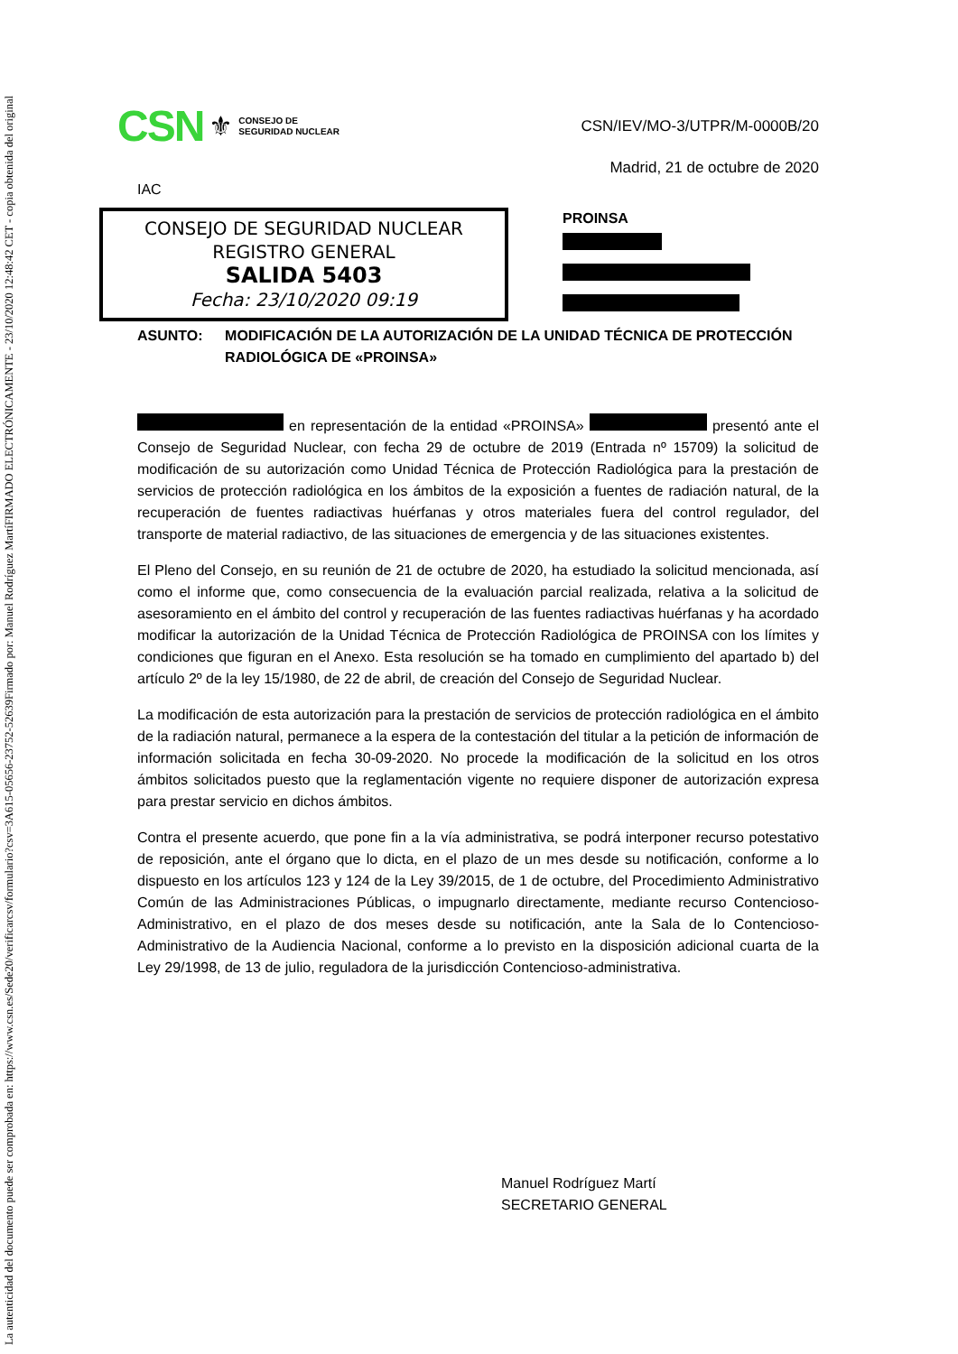FIRMADO ELECTRÓNICAMENTE - 23/10/2020 12:48:42 CET - copia obtenida del original
Firmado por: Manuel Rodríguez Martí
La autenticidad del documento puede ser comprobada en: https://www.csn.es/Sede20/verificarcsv/formulario?csv=3A615-05656-23752-52639
CSN ⚜ CONSEJO DE
SEGURIDAD NUCLEAR
CSN/IEV/MO-3/UTPR/M-0000B/20
Madrid, 21 de octubre de 2020
IAC
CONSEJO DE SEGURIDAD NUCLEAR
REGISTRO GENERAL
SALIDA 5403
Fecha: 23/10/2020 09:19
PROINSA
ASUNTO: MODIFICACIÓN DE LA AUTORIZACIÓN DE LA UNIDAD TÉCNICA DE PROTECCIÓN RADIOLÓGICA DE «PROINSA»
en representación de la entidad «PROINSA» presentó ante el Consejo de Seguridad Nuclear, con fecha 29 de octubre de 2019 (Entrada nº 15709) la solicitud de modificación de su autorización como Unidad Técnica de Protección Radiológica para la prestación de servicios de protección radiológica en los ámbitos de la exposición a fuentes de radiación natural, de la recuperación de fuentes radiactivas huérfanas y otros materiales fuera del control regulador, del transporte de material radiactivo, de las situaciones de emergencia y de las situaciones existentes.
El Pleno del Consejo, en su reunión de 21 de octubre de 2020, ha estudiado la solicitud mencionada, así como el informe que, como consecuencia de la evaluación parcial realizada, relativa a la solicitud de asesoramiento en el ámbito del control y recuperación de las fuentes radiactivas huérfanas y ha acordado modificar la autorización de la Unidad Técnica de Protección Radiológica de PROINSA con los límites y condiciones que figuran en el Anexo. Esta resolución se ha tomado en cumplimiento del apartado b) del artículo 2º de la ley 15/1980, de 22 de abril, de creación del Consejo de Seguridad Nuclear.
La modificación de esta autorización para la prestación de servicios de protección radiológica en el ámbito de la radiación natural, permanece a la espera de la contestación del titular a la petición de información de información solicitada en fecha 30-09-2020. No procede la modificación de la solicitud en los otros ámbitos solicitados puesto que la reglamentación vigente no requiere disponer de autorización expresa para prestar servicio en dichos ámbitos.
Contra el presente acuerdo, que pone fin a la vía administrativa, se podrá interponer recurso potestativo de reposición, ante el órgano que lo dicta, en el plazo de un mes desde su notificación, conforme a lo dispuesto en los artículos 123 y 124 de la Ley 39/2015, de 1 de octubre, del Procedimiento Administrativo Común de las Administraciones Públicas, o impugnarlo directamente, mediante recurso Contencioso- Administrativo, en el plazo de dos meses desde su notificación, ante la Sala de lo Contencioso-Administrativo de la Audiencia Nacional, conforme a lo previsto en la disposición adicional cuarta de la Ley 29/1998, de 13 de julio, reguladora de la jurisdicción Contencioso-administrativa.
Manuel Rodríguez Martí
SECRETARIO GENERAL